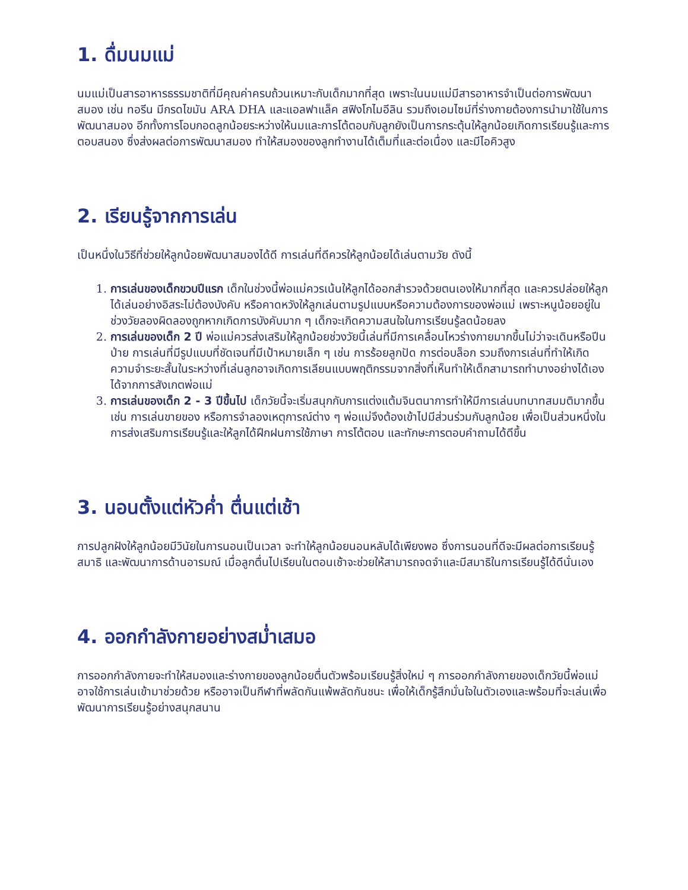1. ดื่มนมแม่
นมแม่เป็นสารอาหารธรรมชาติที่มีคุณค่าครบถ้วนเหมาะกับเด็กมากที่สุด เพราะในนมแม่มีสารอาหารจำเป็นต่อการพัฒนาสมอง เช่น ทอรีน มีกรดไขมัน ARA DHA และแอลฟาแล็ค สฟิงโกไมอีลิน รวมถึงเอมไซม์ที่ร่างกายต้องการนำมาใช้ในการพัฒนาสมอง อีกทั้งการโอบกอดลูกน้อยระหว่างให้นมและการโต้ตอบกับลูกยังเป็นการกระตุ้นให้ลูกน้อยเกิดการเรียนรู้และการตอบสนอง ซึ่งส่งผลต่อการพัฒนาสมอง ทำให้สมองของลูกทำงานได้เต็มที่และต่อเนื่อง และมีไอคิวสูง
2. เรียนรู้จากการเล่น
เป็นหนึ่งในวิธีที่ช่วยให้ลูกน้อยพัฒนาสมองได้ดี การเล่นที่ดีควรให้ลูกน้อยได้เล่นตามวัย ดังนี้
1. การเล่นของเด็กขวบปีแรก เด็กในช่วงนี้พ่อแม่ควรเน้นให้ลูกได้ออกสำรวจด้วยตนเองให้มากที่สุด และควรปล่อยให้ลูกได้เล่นอย่างอิสระไม่ต้องบังคับ หรือคาดหวังให้ลูกเล่นตามรูปแบบหรือความต้องการของพ่อแม่ เพราะหนูน้อยอยู่ในช่วงวัยลองผิดลองถูกหากเกิดการบังคับมาก ๆ เด็กจะเกิดความสนใจในการเรียนรู้ลดน้อยลง
2. การเล่นของเด็ก 2 ปี พ่อแม่ควรส่งเสริมให้ลูกน้อยช่วงวัยนี้เล่นที่มีการเคลื่อนไหวร่างกายมากขึ้นไม่ว่าจะเดินหรือปีนป่าย การเล่นที่มีรูปแบบที่ชัดเจนที่มีเป้าหมายเล็ก ๆ เช่น การร้อยลูกปัด การต่อบล็อก รวมถึงการเล่นที่ทำให้เกิดความจำระยะสั้นในระหว่างที่เล่นลูกอาจเกิดการเลียนแบบพฤติกรรมจากสิ่งที่เห็นทำให้เด็กสามารถทำบางอย่างได้เองได้จากการสังเกตพ่อแม่
3. การเล่นของเด็ก 2 - 3 ปีขึ้นไป เด็กวัยนี้จะเริ่มสนุกกับการแต่งแต้มจินตนาการทำให้มีการเล่นบทบาทสมมติมากขึ้น เช่น การเล่นขายของ หรือการจำลองเหตุการณ์ต่าง ๆ พ่อแม่จึงต้องเข้าไปมีส่วนร่วมกับลูกน้อย เพื่อเป็นส่วนหนึ่งในการส่งเสริมการเรียนรู้และให้ลูกได้ฝึกฝนการใช้ภาษา การโต้ตอบ และทักษะการตอบคำถามได้ดีขึ้น
3. นอนตั้งแต่หัวค่ำ ตื่นแต่เช้า
การปลูกฝังให้ลูกน้อยมีวินัยในการนอนเป็นเวลา จะทำให้ลูกน้อยนอนหลับได้เพียงพอ ซึ่งการนอนที่ดีจะมีผลต่อการเรียนรู้ สมาธิ และพัฒนาการด้านอารมณ์ เมื่อลูกตื่นไปเรียนในตอนเช้าจะช่วยให้สามารถจดจำและมีสมาธิในการเรียนรู้ได้ดีนั่นเอง
4. ออกกำลังกายอย่างสม่ำเสมอ
การออกกำลังกายจะทำให้สมองและร่างกายของลูกน้อยตื่นตัวพร้อมเรียนรู้สิ่งใหม่ ๆ การออกกำลังกายของเด็กวัยนี้พ่อแม่อาจใช้การเล่นเข้ามาช่วยด้วย หรืออาจเป็นกีฬาที่พลัดกันแพ้พลัดกันชนะ เพื่อให้เด็กรู้สึกมั่นใจในตัวเองและพร้อมที่จะเล่นเพื่อพัฒนาการเรียนรู้อย่างสนุกสนาน